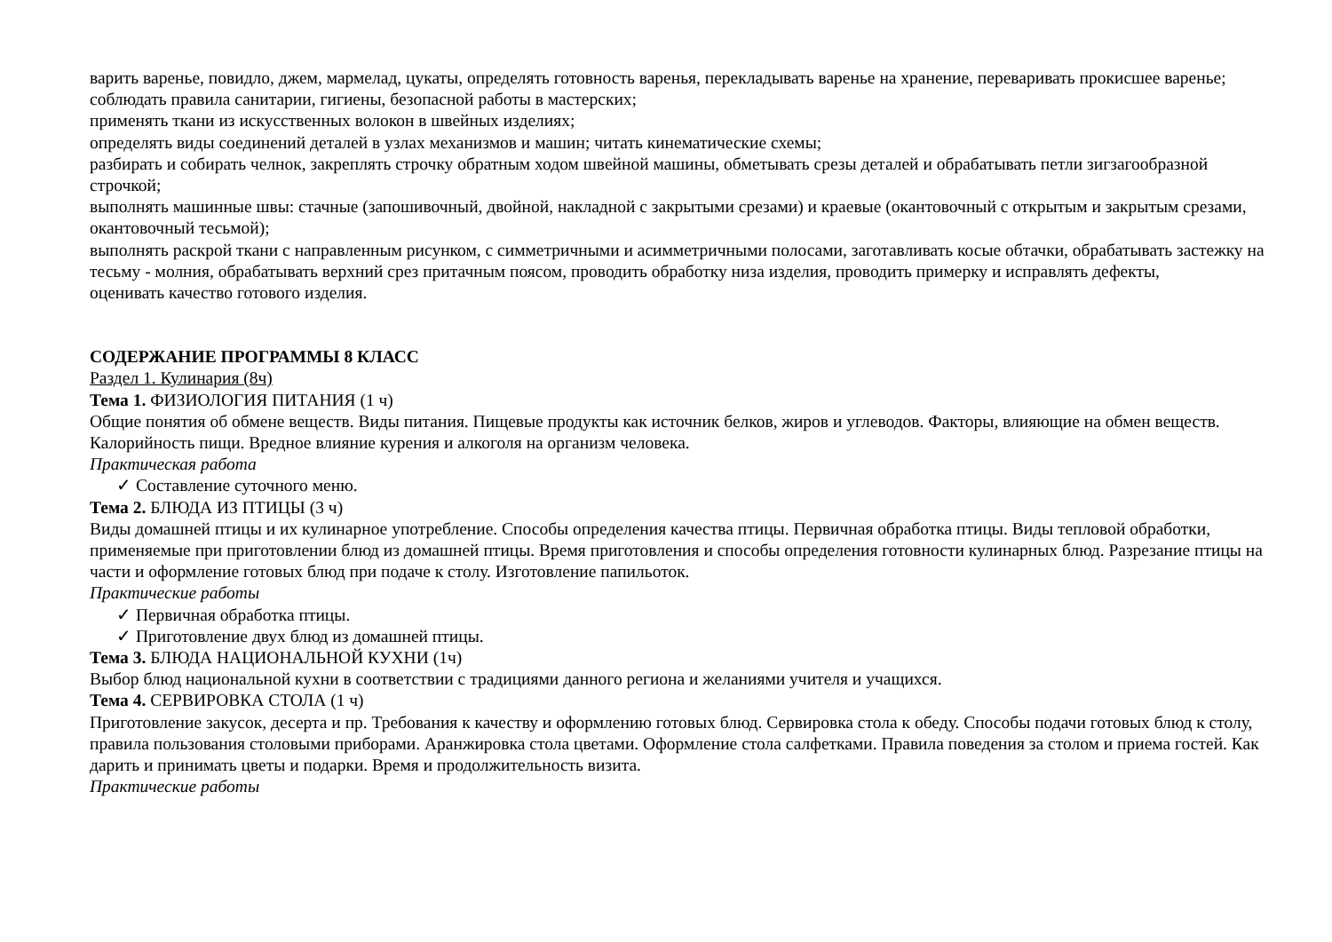варить варенье, повидло, джем, мармелад, цукаты, определять готовность варенья, перекладывать варенье на хранение, переваривать прокисшее варенье;
соблюдать правила санитарии, гигиены, безопасной работы в мастерских;
применять ткани из искусственных волокон в швейных изделиях;
определять виды соединений деталей в узлах механизмов и машин; читать кинематические схемы;
разбирать и собирать челнок, закреплять строчку обратным ходом швейной машины, обметывать срезы деталей и обрабатывать петли зигзагообразной строчкой;
выполнять машинные швы: стачные (запошивочный, двойной, накладной с закрытыми срезами) и краевые (окантовочный с открытым и закрытым срезами, окантовочный тесьмой);
выполнять раскрой ткани с направленным рисунком, с симметричными и асимметричными полосами, заготавливать косые обтачки, обрабатывать застежку на тесьму - молния, обрабатывать верхний срез притачным поясом, проводить обработку низа изделия, проводить примерку и исправлять дефекты,
оценивать качество готового изделия.
СОДЕРЖАНИЕ ПРОГРАММЫ 8 КЛАСС
Раздел 1. Кулинария (8ч)
Тема 1. ФИЗИОЛОГИЯ ПИТАНИЯ (1 ч)
Общие понятия об обмене веществ. Виды питания. Пищевые продукты как источник белков, жиров и углеводов. Факторы, влияющие на обмен веществ. Калорийность пищи. Вредное влияние курения и алкоголя на организм человека.
Практическая работа
✓ Составление суточного меню.
Тема 2. БЛЮДА ИЗ ПТИЦЫ (3 ч)
Виды домашней птицы и их кулинарное употребление. Способы определения качества птицы. Первичная обработка птицы. Виды тепловой обработки, применяемые при приготовлении блюд из домашней птицы. Время приготовления и способы определения готовности кулинарных блюд. Разрезание птицы на части и оформление готовых блюд при подаче к столу. Изготовление папильоток.
Практические работы
✓ Первичная обработка птицы.
✓ Приготовление двух блюд из домашней птицы.
Тема 3. БЛЮДА НАЦИОНАЛЬНОЙ КУХНИ (1ч)
Выбор блюд национальной кухни в соответствии с традициями данного региона и желаниями учителя и учащихся.
Тема 4. СЕРВИРОВКА СТОЛА (1 ч)
Приготовление закусок, десерта и пр. Требования к качеству и оформлению готовых блюд. Сервировка стола к обеду. Способы подачи готовых блюд к столу, правила пользования столовыми приборами. Аранжировка стола цветами. Оформление стола салфетками. Правила поведения за столом и приема гостей. Как дарить и принимать цветы и подарки. Время и продолжительность визита.
Практические работы